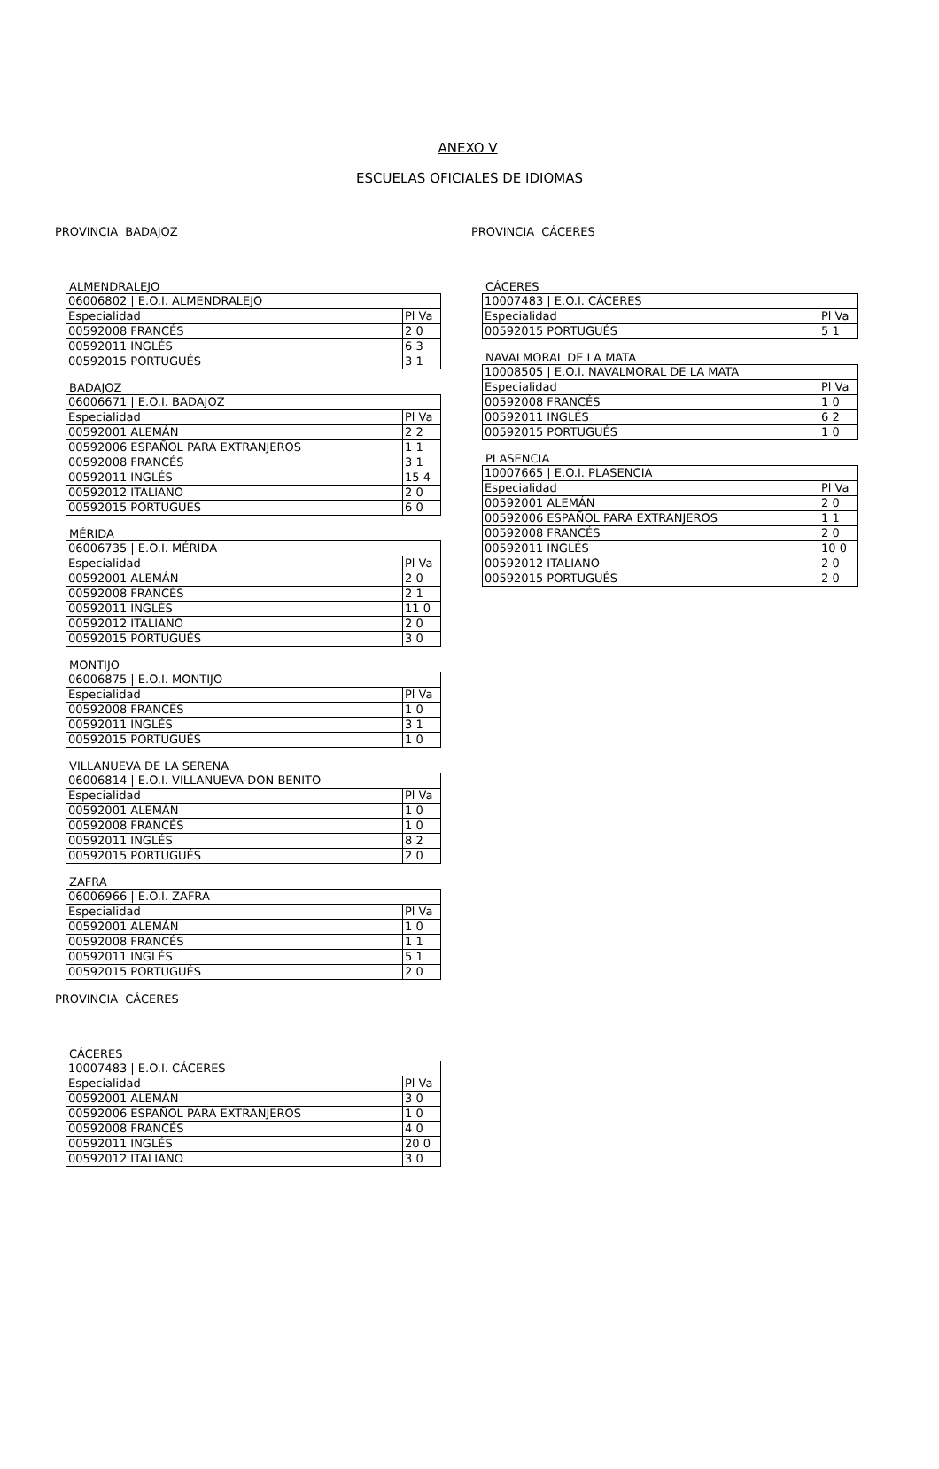ANEXO V
ESCUELAS OFICIALES DE IDIOMAS
PROVINCIA BADAJOZ
ALMENDRALEJO
| 06006802 / E.O.I. ALMENDRALEJO | |
| Especialidad | Pl Va |
| 00592008 FRANCÉS | 2 0 |
| 00592011 INGLÉS | 6 3 |
| 00592015 PORTUGUÉS | 3 1 |
BADAJOZ
| 06006671 / E.O.I. BADAJOZ | |
| Especialidad | Pl Va |
| 00592001 ALEMÁN | 2 2 |
| 00592006 ESPAÑOL PARA EXTRANJEROS | 1 1 |
| 00592008 FRANCÉS | 3 1 |
| 00592011 INGLÉS | 15 4 |
| 00592012 ITALIANO | 2 0 |
| 00592015 PORTUGUÉS | 6 0 |
MÉRIDA
| 06006735 / E.O.I. MÉRIDA | |
| Especialidad | Pl Va |
| 00592001 ALEMÁN | 2 0 |
| 00592008 FRANCÉS | 2 1 |
| 00592011 INGLÉS | 11 0 |
| 00592012 ITALIANO | 2 0 |
| 00592015 PORTUGUÉS | 3 0 |
MONTIJO
| 06006875 / E.O.I. MONTIJO | |
| Especialidad | Pl Va |
| 00592008 FRANCÉS | 1 0 |
| 00592011 INGLÉS | 3 1 |
| 00592015 PORTUGUÉS | 1 0 |
VILLANUEVA DE LA SERENA
| 06006814 / E.O.I. VILLANUEVA-DON BENITO | |
| Especialidad | Pl Va |
| 00592001 ALEMÁN | 1 0 |
| 00592008 FRANCÉS | 1 0 |
| 00592011 INGLÉS | 8 2 |
| 00592015 PORTUGUÉS | 2 0 |
ZAFRA
| 06006966 / E.O.I. ZAFRA | |
| Especialidad | Pl Va |
| 00592001 ALEMÁN | 1 0 |
| 00592008 FRANCÉS | 1 1 |
| 00592011 INGLÉS | 5 1 |
| 00592015 PORTUGUÉS | 2 0 |
PROVINCIA CÁCERES
CÁCERES
| 10007483 / E.O.I. CÁCERES | |
| Especialidad | Pl Va |
| 00592001 ALEMÁN | 3 0 |
| 00592006 ESPAÑOL PARA EXTRANJEROS | 1 0 |
| 00592008 FRANCÉS | 4 0 |
| 00592011 INGLÉS | 20 0 |
| 00592012 ITALIANO | 3 0 |
PROVINCIA CÁCERES
CÁCERES
| 10007483 / E.O.I. CÁCERES | |
| Especialidad | Pl Va |
| 00592015 PORTUGUÉS | 5 1 |
NAVALMORAL DE LA MATA
| 10008505 / E.O.I. NAVALMORAL DE LA MATA | |
| Especialidad | Pl Va |
| 00592008 FRANCÉS | 1 0 |
| 00592011 INGLÉS | 6 2 |
| 00592015 PORTUGUÉS | 1 0 |
PLASENCIA
| 10007665 / E.O.I. PLASENCIA | |
| Especialidad | Pl Va |
| 00592001 ALEMÁN | 2 0 |
| 00592006 ESPAÑOL PARA EXTRANJEROS | 1 1 |
| 00592008 FRANCÉS | 2 0 |
| 00592011 INGLÉS | 10 0 |
| 00592012 ITALIANO | 2 0 |
| 00592015 PORTUGUÉS | 2 0 |